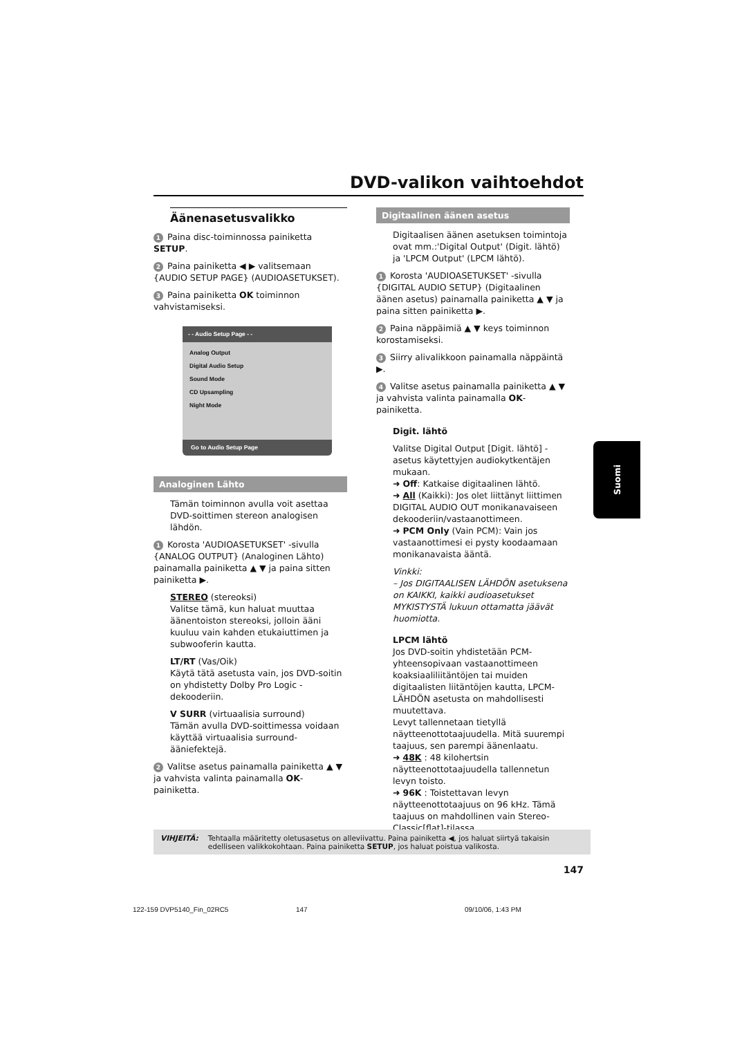DVD-valikon vaihtoehdot
Äänenasetusvalikko
1 Paina disc-toiminnossa painiketta SETUP.
2 Paina painiketta ◀ ▶ valitsemaan {AUDIO SETUP PAGE} (AUDIOASETUKSET).
3 Paina painiketta OK toiminnon vahvistamiseksi.
- - Audio Setup Page - -
Analog Output
Digital Audio Setup
Sound Mode
CD Upsampling
Night Mode
Go to Audio Setup Page
Analoginen Lähto
Tämän toiminnon avulla voit asettaa DVD-soittimen stereon analogisen lähdön.
1 Korosta 'AUDIOASETUKSET' -sivulla {ANALOG OUTPUT} (Analoginen Lähto) painamalla painiketta ▲ ▼ ja paina sitten painiketta ▶.
STEREO (stereoksi)
Valitse tämä, kun haluat muuttaa äänentoiston stereoksi, jolloin ääni kuuluu vain kahden etukaiuttimen ja subwooferin kautta.
LT/RT (Vas/Oik)
Käytä tätä asetusta vain, jos DVD-soitin on yhdistetty Dolby Pro Logic -dekooderiin.
V SURR (virtuaalisia surround)
Tämän avulla DVD-soittimessa voidaan käyttää virtuaalisia surround-ääniefektejä.
2 Valitse asetus painamalla painiketta ▲ ▼ ja vahvista valinta painamalla OK-painiketta.
Digitaalinen äänen asetus
Digitaalisen äänen asetuksen toimintoja ovat mm.:'Digital Output' (Digit. lähtö) ja 'LPCM Output' (LPCM lähtö).
1 Korosta 'AUDIOASETUKSET' -sivulla {DIGITAL AUDIO SETUP} (Digitaalinen äänen asetus) painamalla painiketta ▲ ▼ ja paina sitten painiketta ▶.
2 Paina näppäimiä ▲ ▼ keys toiminnon korostamiseksi.
3 Siirry alivalikkoon painamalla näppäintä ▶.
4 Valitse asetus painamalla painiketta ▲ ▼ ja vahvista valinta painamalla OK-painiketta.
Digit. lähtö
Valitse Digital Output [Digit. lähtö] -asetus käytettyjen audiokytkentäjen mukaan.
➜ Off: Katkaise digitaalinen lähtö.
➜ All (Kaikki): Jos olet liittänyt liittimen DIGITAL AUDIO OUT monikanavaiseen dekooderiin/vastaanottimeen.
➜ PCM Only (Vain PCM): Vain jos vastaanottimesi ei pysty koodaamaan monikanavaista ääntä.
Vinkki:
– Jos DIGITAALISEN LÄHDÖN asetuksena on KAIKKI, kaikki audioasetukset MYKISTYSTÄ lukuun ottamatta jäävät huomiotta.
LPCM lähtö
Jos DVD-soitin yhdistetään PCM-yhteensopivaan vastaanottimeen koaksiaaliliitäntöjen tai muiden digitaalisten liitäntöjen kautta, LPCM-LÄHDÖN asetusta on mahdollisesti muutettava.
Levyt tallennetaan tietyllä näytteenottotaajuudella. Mitä suurempi taajuus, sen parempi äänenlaatu.
➜ 48K : 48 kilohertsin näytteenottotaajuudella tallennetun levyn toisto.
➜ 96K : Toistettavan levyn näytteenottotaajuus on 96 kHz. Tämä taajuus on mahdollinen vain Stereo-Classic[flat]-tilassa.
Suomi
VIHJEITÄ: Tehtaalla määritetty oletusasetus on alleviivattu. Paina painiketta ◀, jos haluat siirtyä takaisin edelliseen valikkokohtaan. Paina painiketta SETUP, jos haluat poistua valikosta.
147
122-159 DVP5140_Fin_02RC5 147 09/10/06, 1:43 PM